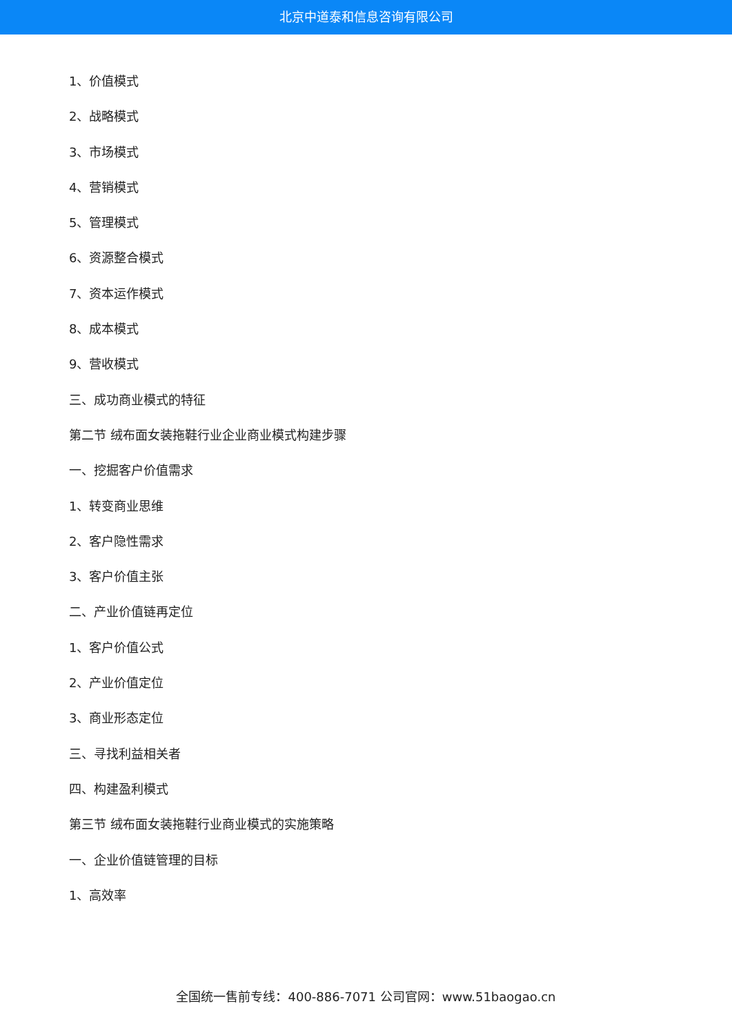北京中道泰和信息咨询有限公司
1、价值模式
2、战略模式
3、市场模式
4、营销模式
5、管理模式
6、资源整合模式
7、资本运作模式
8、成本模式
9、营收模式
三、成功商业模式的特征
第二节 绒布面女装拖鞋行业企业商业模式构建步骤
一、挖掘客户价值需求
1、转变商业思维
2、客户隐性需求
3、客户价值主张
二、产业价值链再定位
1、客户价值公式
2、产业价值定位
3、商业形态定位
三、寻找利益相关者
四、构建盈利模式
第三节 绒布面女装拖鞋行业商业模式的实施策略
一、企业价值链管理的目标
1、高效率
全国统一售前专线：400-886-7071 公司官网：www.51baogao.cn